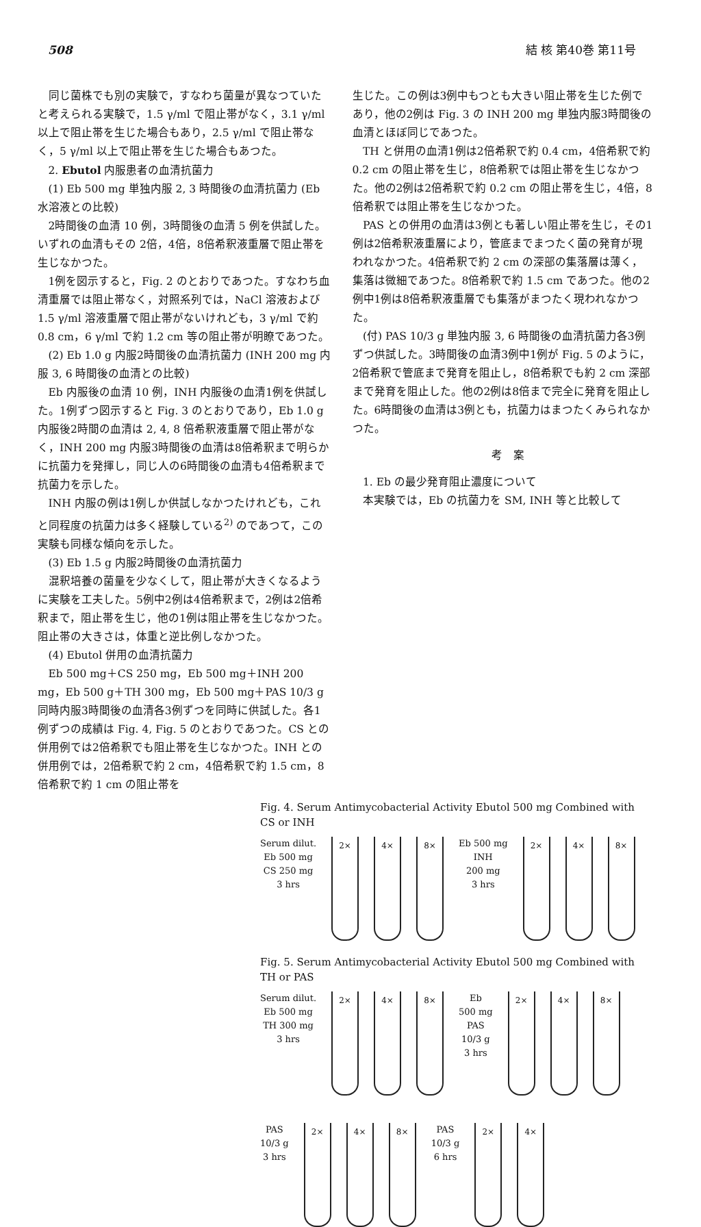508 結 核 第40巻 第11号
同じ菌株でも別の実験で，すなわち菌量が異なつていたと考えられる実験で，1.5 γ/ml で阻止帯がなく，3.1 γ/ml 以上で阻止帯を生じた場合もあり，2.5 γ/ml で阻止帯なく，5 γ/ml 以上で阻止帯を生じた場合もあつた。
2. Ebutol 内服患者の血清抗菌力
(1) Eb 500 mg 単独内服 2, 3 時間後の血清抗菌力 (Eb 水溶液との比較)
2時間後の血清 10 例，3時間後の血清 5 例を供試した。いずれの血清もその 2倍，4倍，8倍希釈液重層で阻止帯を生じなかつた。
1例を図示すると，Fig. 2 のとおりであつた。すなわち血清重層では阻止帯なく，対照系列では，NaCl 溶液および 1.5 γ/ml 溶液重層で阻止帯がないけれども，3 γ/ml で約 0.8 cm，6 γ/ml で約 1.2 cm 等の阻止帯が明瞭であつた。
(2) Eb 1.0 g 内服2時間後の血清抗菌力 (INH 200 mg 内服 3, 6 時間後の血清との比較)
Eb 内服後の血清 10 例，INH 内服後の血清1例を供試した。1例ずつ図示すると Fig. 3 のとおりであり，Eb 1.0 g 内服後2時間の血清は 2, 4, 8 倍希釈液重層で阻止帯がなく，INH 200 mg 内服3時間後の血清は8倍希釈まで明らかに抗菌力を発揮し，同じ人の6時間後の血清も4倍希釈まで抗菌力を示した。
INH 内服の例は1例しか供試しなかつたけれども，これと同程度の抗菌力は多く経験している<sup>2)</sup> のであつて，この実験も同様な傾向を示した。
(3) Eb 1.5 g 内服2時間後の血清抗菌力
混釈培養の菌量を少なくして，阻止帯が大きくなるように実験を工夫した。5例中2例は4倍希釈まで，2例は2倍希釈まで，阻止帯を生じ，他の1例は阻止帯を生じなかつた。阻止帯の大きさは，体重と逆比例しなかつた。
(4) Ebutol 併用の血清抗菌力
Eb 500 mg＋CS 250 mg，Eb 500 mg＋INH 200 mg，Eb 500 g＋TH 300 mg，Eb 500 mg＋PAS 10/3 g 同時内服3時間後の血清各3例ずつを同時に供試した。各1例ずつの成績は Fig. 4, Fig. 5 のとおりであつた。CS との併用例では2倍希釈でも阻止帯を生じなかつた。INH との併用例では，2倍希釈で約 2 cm，4倍希釈で約 1.5 cm，8倍希釈で約 1 cm の阻止帯を
生じた。この例は3例中もつとも大きい阻止帯を生じた例であり，他の2例は Fig. 3 の INH 200 mg 単独内服3時間後の血清とほぼ同じであつた。
TH と併用の血清1例は2倍希釈で約 0.4 cm，4倍希釈で約 0.2 cm の阻止帯を生じ，8倍希釈では阻止帯を生じなかつた。他の2例は2倍希釈で約 0.2 cm の阻止帯を生じ，4倍，8倍希釈では阻止帯を生じなかつた。
PAS との併用の血清は3例とも著しい阻止帯を生じ，その1例は2倍希釈液重層により，管底までまつたく菌の発育が現われなかつた。4倍希釈で約 2 cm の深部の集落層は薄く，集落は微細であつた。8倍希釈で約 1.5 cm であつた。他の2例中1例は8倍希釈液重層でも集落がまつたく現われなかつた。
(付) PAS 10/3 g 単独内服 3, 6 時間後の血清抗菌力各3例ずつ供試した。3時間後の血清3例中1例が Fig. 5 のように，2倍希釈で管底まで発育を阻止し，8倍希釈でも約 2 cm 深部まで発育を阻止した。他の2例は8倍まで完全に発育を阻止した。6時間後の血清は3例とも，抗菌力はまつたくみられなかつた。
考　案
1. Eb の最少発育阻止濃度について
本実験では，Eb の抗菌力を SM, INH 等と比較して
Fig. 4. Serum Antimycobacterial Activity Ebutol 500 mg Combined with CS or INH
Serum dilut.
Eb 500 mg
CS 250 mg
3 hrs
2× 4× 8×
Eb 500 mg
INH
200 mg
3 hrs
2× 4× 8×
Fig. 5. Serum Antimycobacterial Activity Ebutol 500 mg Combined with TH or PAS
Serum dilut.
Eb 500 mg
TH 300 mg
3 hrs
2× 4× 8×
Eb
500 mg
PAS
10/3 g
3 hrs
2× 4× 8×
PAS
10/3 g
3 hrs
2× 4× 8×
PAS
10/3 g
6 hrs
2× 4×